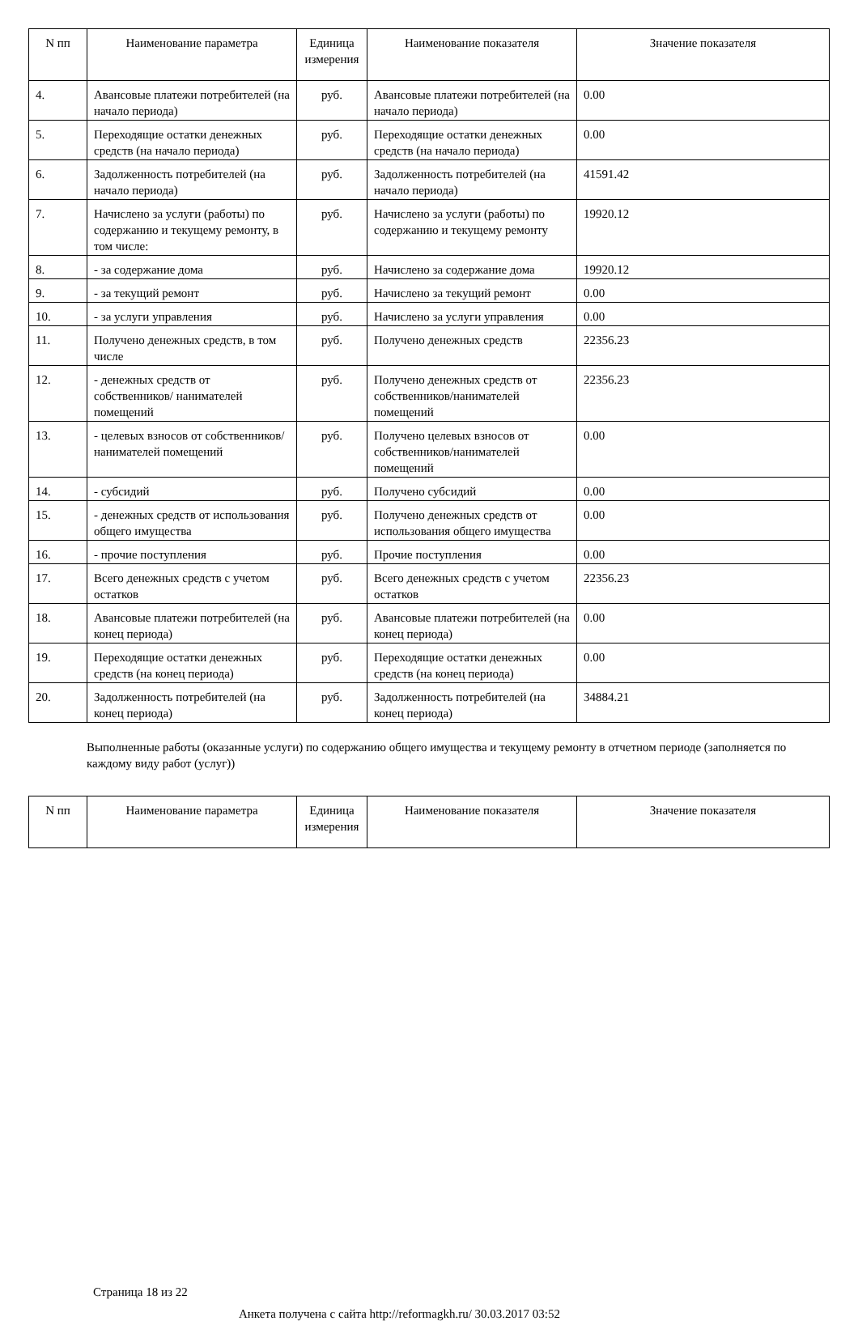| N пп | Наименование параметра | Единица измерения | Наименование показателя | Значение показателя |
| --- | --- | --- | --- | --- |
| 4. | Авансовые платежи потребителей (на начало периода) | руб. | Авансовые платежи потребителей (на начало периода) | 0.00 |
| 5. | Переходящие остатки денежных средств (на начало периода) | руб. | Переходящие остатки денежных средств (на начало периода) | 0.00 |
| 6. | Задолженность потребителей (на начало периода) | руб. | Задолженность потребителей (на начало периода) | 41591.42 |
| 7. | Начислено за услуги (работы) по содержанию и текущему ремонту, в том числе: | руб. | Начислено за услуги (работы) по содержанию и текущему ремонту | 19920.12 |
| 8. | - за содержание дома | руб. | Начислено за содержание дома | 19920.12 |
| 9. | - за текущий ремонт | руб. | Начислено за текущий ремонт | 0.00 |
| 10. | - за услуги управления | руб. | Начислено за услуги управления | 0.00 |
| 11. | Получено денежных средств, в том числе | руб. | Получено денежных средств | 22356.23 |
| 12. | - денежных средств от собственников/ нанимателей помещений | руб. | Получено денежных средств от собственников/нанимателей помещений | 22356.23 |
| 13. | - целевых взносов от собственников/ нанимателей помещений | руб. | Получено целевых взносов от собственников/нанимателей помещений | 0.00 |
| 14. | - субсидий | руб. | Получено субсидий | 0.00 |
| 15. | - денежных средств от использования общего имущества | руб. | Получено денежных средств от использования общего имущества | 0.00 |
| 16. | - прочие поступления | руб. | Прочие поступления | 0.00 |
| 17. | Всего денежных средств с учетом остатков | руб. | Всего денежных средств с учетом остатков | 22356.23 |
| 18. | Авансовые платежи потребителей (на конец периода) | руб. | Авансовые платежи потребителей (на конец периода) | 0.00 |
| 19. | Переходящие остатки денежных средств (на конец периода) | руб. | Переходящие остатки денежных средств (на конец периода) | 0.00 |
| 20. | Задолженность потребителей (на конец периода) | руб. | Задолженность потребителей (на конец периода) | 34884.21 |
Выполненные работы (оказанные услуги) по содержанию общего имущества и текущему ремонту в отчетном периоде (заполняется по каждому виду работ (услуг))
| N пп | Наименование параметра | Единица измерения | Наименование показателя | Значение показателя |
| --- | --- | --- | --- | --- |
Страница 18 из 22
Анкета получена с сайта http://reformagkh.ru/ 30.03.2017 03:52